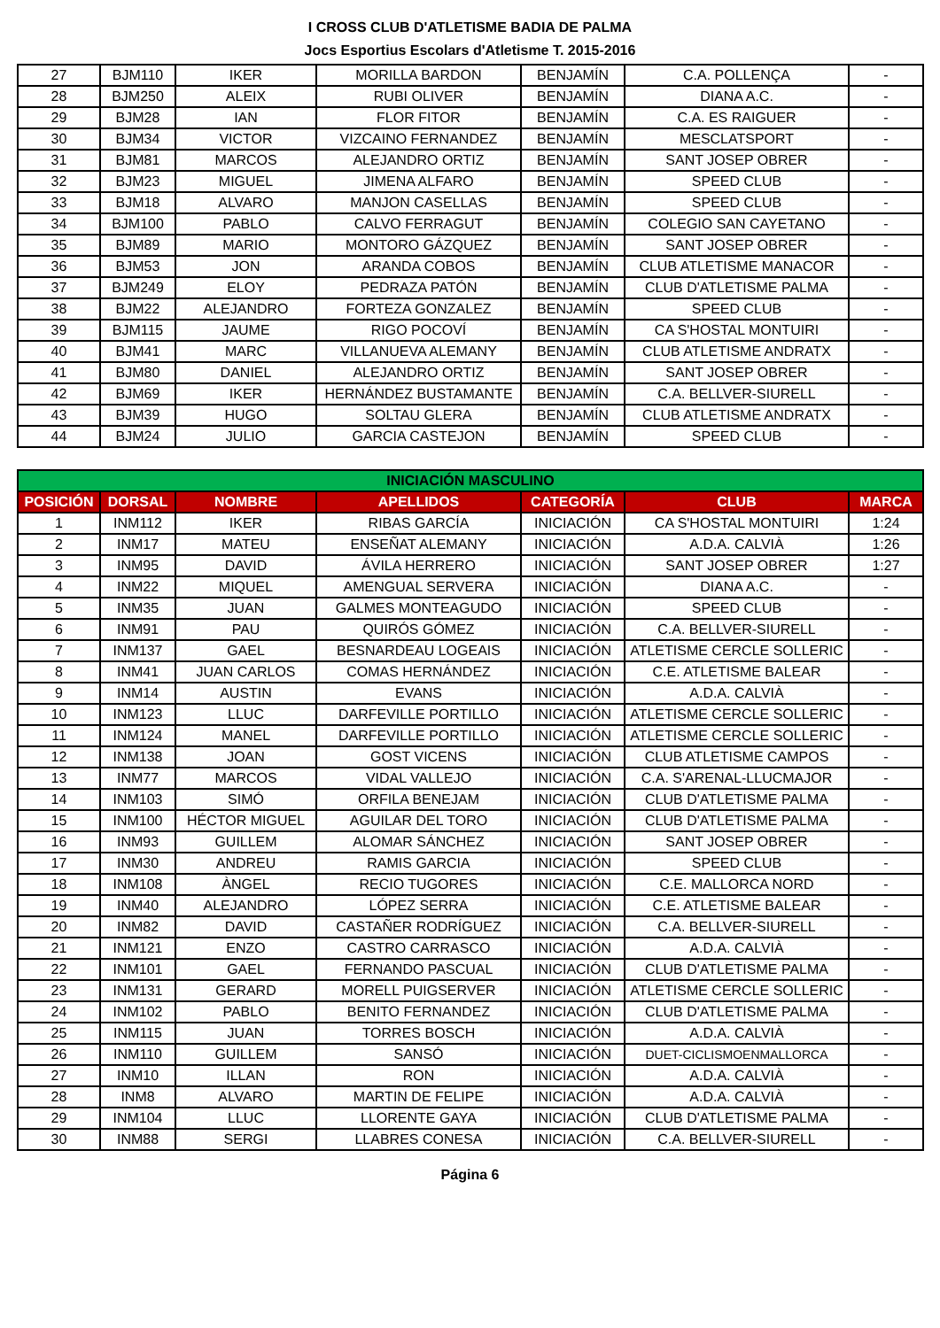I CROSS CLUB D'ATLETISME BADIA DE PALMA
Jocs Esportius Escolars d'Atletisme T. 2015-2016
| 27 | BJM110 | IKER | MORILLA BARDON | BENJAMÍN | C.A. POLLENÇA | - |
| 28 | BJM250 | ALEIX | RUBI OLIVER | BENJAMÍN | DIANA A.C. | - |
| 29 | BJM28 | IAN | FLOR FITOR | BENJAMÍN | C.A. ES RAIGUER | - |
| 30 | BJM34 | VICTOR | VIZCAINO FERNANDEZ | BENJAMÍN | MESCLATSPORT | - |
| 31 | BJM81 | MARCOS | ALEJANDRO ORTIZ | BENJAMÍN | SANT JOSEP OBRER | - |
| 32 | BJM23 | MIGUEL | JIMENA ALFARO | BENJAMÍN | SPEED CLUB | - |
| 33 | BJM18 | ALVARO | MANJON CASELLAS | BENJAMÍN | SPEED CLUB | - |
| 34 | BJM100 | PABLO | CALVO FERRAGUT | BENJAMÍN | COLEGIO SAN CAYETANO | - |
| 35 | BJM89 | MARIO | MONTORO GÁZQUEZ | BENJAMÍN | SANT JOSEP OBRER | - |
| 36 | BJM53 | JON | ARANDA COBOS | BENJAMÍN | CLUB ATLETISME MANACOR | - |
| 37 | BJM249 | ELOY | PEDRAZA PATÓN | BENJAMÍN | CLUB D'ATLETISME PALMA | - |
| 38 | BJM22 | ALEJANDRO | FORTEZA GONZALEZ | BENJAMÍN | SPEED CLUB | - |
| 39 | BJM115 | JAUME | RIGO POCOVÍ | BENJAMÍN | CA S'HOSTAL MONTUIRI | - |
| 40 | BJM41 | MARC | VILLANUEVA ALEMANY | BENJAMÍN | CLUB ATLETISME ANDRATX | - |
| 41 | BJM80 | DANIEL | ALEJANDRO ORTIZ | BENJAMÍN | SANT JOSEP OBRER | - |
| 42 | BJM69 | IKER | HERNÁNDEZ BUSTAMANTE | BENJAMÍN | C.A. BELLVER-SIURELL | - |
| 43 | BJM39 | HUGO | SOLTAU GLERA | BENJAMÍN | CLUB ATLETISME ANDRATX | - |
| 44 | BJM24 | JULIO | GARCIA CASTEJON | BENJAMÍN | SPEED CLUB | - |
| INICIACIÓN MASCULINO | | | | | | |
| --- | --- | --- | --- | --- | --- | --- |
| POSICIÓN | DORSAL | NOMBRE | APELLIDOS | CATEGORÍA | CLUB | MARCA |
| 1 | INM112 | IKER | RIBAS GARCÍA | INICIACIÓN | CA S'HOSTAL MONTUIRI | 1:24 |
| 2 | INM17 | MATEU | ENSEÑAT ALEMANY | INICIACIÓN | A.D.A. CALVIÀ | 1:26 |
| 3 | INM95 | DAVID | ÁVILA HERRERO | INICIACIÓN | SANT JOSEP OBRER | 1:27 |
| 4 | INM22 | MIQUEL | AMENGUAL SERVERA | INICIACIÓN | DIANA A.C. | - |
| 5 | INM35 | JUAN | GALMES MONTEAGUDO | INICIACIÓN | SPEED CLUB | - |
| 6 | INM91 | PAU | QUIRÓS GÓMEZ | INICIACIÓN | C.A. BELLVER-SIURELL | - |
| 7 | INM137 | GAEL | BESNARDEAU LOGEAIS | INICIACIÓN | ATLETISME CERCLE SOLLERIC | - |
| 8 | INM41 | JUAN CARLOS | COMAS HERNÁNDEZ | INICIACIÓN | C.E. ATLETISME BALEAR | - |
| 9 | INM14 | AUSTIN | EVANS | INICIACIÓN | A.D.A. CALVIÀ | - |
| 10 | INM123 | LLUC | DARFEVILLE PORTILLO | INICIACIÓN | ATLETISME CERCLE SOLLERIC | - |
| 11 | INM124 | MANEL | DARFEVILLE PORTILLO | INICIACIÓN | ATLETISME CERCLE SOLLERIC | - |
| 12 | INM138 | JOAN | GOST VICENS | INICIACIÓN | CLUB ATLETISME CAMPOS | - |
| 13 | INM77 | MARCOS | VIDAL VALLEJO | INICIACIÓN | C.A. S'ARENAL-LLUCMAJOR | - |
| 14 | INM103 | SIMÓ | ORFILA BENEJAM | INICIACIÓN | CLUB D'ATLETISME PALMA | - |
| 15 | INM100 | HÉCTOR MIGUEL | AGUILAR DEL TORO | INICIACIÓN | CLUB D'ATLETISME PALMA | - |
| 16 | INM93 | GUILLEM | ALOMAR SÁNCHEZ | INICIACIÓN | SANT JOSEP OBRER | - |
| 17 | INM30 | ANDREU | RAMIS GARCIA | INICIACIÓN | SPEED CLUB | - |
| 18 | INM108 | ÀNGEL | RECIO TUGORES | INICIACIÓN | C.E. MALLORCA NORD | - |
| 19 | INM40 | ALEJANDRO | LÓPEZ SERRA | INICIACIÓN | C.E. ATLETISME BALEAR | - |
| 20 | INM82 | DAVID | CASTAÑER RODRÍGUEZ | INICIACIÓN | C.A. BELLVER-SIURELL | - |
| 21 | INM121 | ENZO | CASTRO CARRASCO | INICIACIÓN | A.D.A. CALVIÀ | - |
| 22 | INM101 | GAEL | FERNANDO PASCUAL | INICIACIÓN | CLUB D'ATLETISME PALMA | - |
| 23 | INM131 | GERARD | MORELL PUIGSERVER | INICIACIÓN | ATLETISME CERCLE SOLLERIC | - |
| 24 | INM102 | PABLO | BENITO FERNANDEZ | INICIACIÓN | CLUB D'ATLETISME PALMA | - |
| 25 | INM115 | JUAN | TORRES BOSCH | INICIACIÓN | A.D.A. CALVIÀ | - |
| 26 | INM110 | GUILLEM | SANSÓ | INICIACIÓN | DUET-CICLISMOENMALLORCA | - |
| 27 | INM10 | ILLAN | RON | INICIACIÓN | A.D.A. CALVIÀ | - |
| 28 | INM8 | ALVARO | MARTIN DE FELIPE | INICIACIÓN | A.D.A. CALVIÀ | - |
| 29 | INM104 | LLUC | LLORENTE GAYA | INICIACIÓN | CLUB D'ATLETISME PALMA | - |
| 30 | INM88 | SERGI | LLABRES CONESA | INICIACIÓN | C.A. BELLVER-SIURELL | - |
Página 6